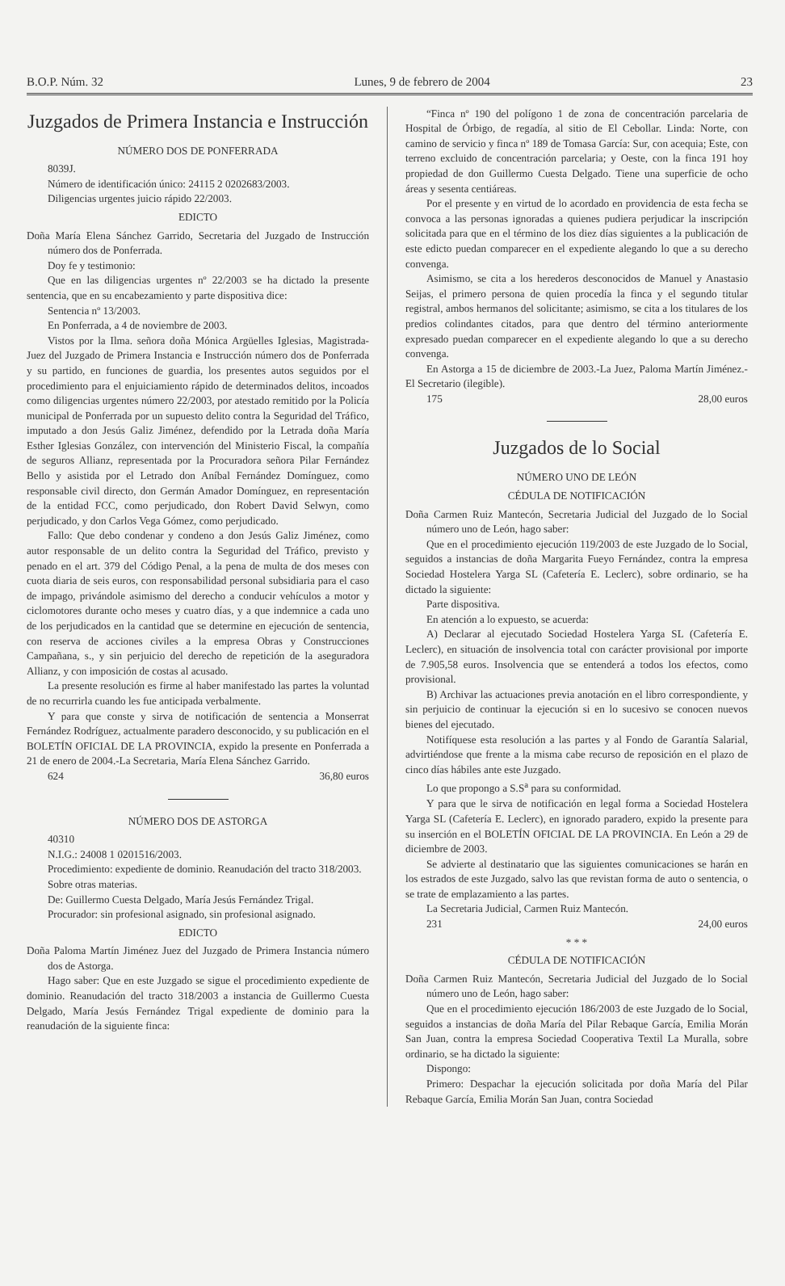B.O.P. Núm. 32 Lunes, 9 de febrero de 2004 23
Juzgados de Primera Instancia e Instrucción
NÚMERO DOS DE PONFERRADA
8039J.
Número de identificación único: 24115 2 0202683/2003.
Diligencias urgentes juicio rápido 22/2003.
EDICTO
Doña María Elena Sánchez Garrido, Secretaria del Juzgado de Instrucción número dos de Ponferrada.
Doy fe y testimonio:
Que en las diligencias urgentes nº 22/2003 se ha dictado la presente sentencia, que en su encabezamiento y parte dispositiva dice:
Sentencia nº 13/2003.
En Ponferrada, a 4 de noviembre de 2003.
Vistos por la Ilma. señora doña Mónica Argüelles Iglesias, Magistrada-Juez del Juzgado de Primera Instancia e Instrucción número dos de Ponferrada y su partido, en funciones de guardia, los presentes autos seguidos por el procedimiento para el enjuiciamiento rápido de determinados delitos, incoados como diligencias urgentes número 22/2003, por atestado remitido por la Policía municipal de Ponferrada por un supuesto delito contra la Seguridad del Tráfico, imputado a don Jesús Galiz Jiménez, defendido por la Letrada doña María Esther Iglesias González, con intervención del Ministerio Fiscal, la compañía de seguros Allianz, representada por la Procuradora señora Pilar Fernández Bello y asistida por el Letrado don Aníbal Fernández Domínguez, como responsable civil directo, don Germán Amador Domínguez, en representación de la entidad FCC, como perjudicado, don Robert David Selwyn, como perjudicado, y don Carlos Vega Gómez, como perjudicado.
Fallo: Que debo condenar y condeno a don Jesús Galiz Jiménez, como autor responsable de un delito contra la Seguridad del Tráfico, previsto y penado en el art. 379 del Código Penal, a la pena de multa de dos meses con cuota diaria de seis euros, con responsabilidad personal subsidiaria para el caso de impago, privándole asimismo del derecho a conducir vehículos a motor y ciclomotores durante ocho meses y cuatro días, y a que indemnice a cada uno de los perjudicados en la cantidad que se determine en ejecución de sentencia, con reserva de acciones civiles a la empresa Obras y Construcciones Campañana, s., y sin perjuicio del derecho de repetición de la aseguradora Allianz, y con imposición de costas al acusado.
La presente resolución es firme al haber manifestado las partes la voluntad de no recurrirla cuando les fue anticipada verbalmente.
Y para que conste y sirva de notificación de sentencia a Monserrat Fernández Rodríguez, actualmente paradero desconocido, y su publicación en el BOLETÍN OFICIAL DE LA PROVINCIA, expido la presente en Ponferrada a 21 de enero de 2004.-La Secretaria, María Elena Sánchez Garrido.
624 36,80 euros
NÚMERO DOS DE ASTORGA
40310
N.I.G.: 24008 1 0201516/2003.
Procedimiento: expediente de dominio. Reanudación del tracto 318/2003.
Sobre otras materias.
De: Guillermo Cuesta Delgado, María Jesús Fernández Trigal.
Procurador: sin profesional asignado, sin profesional asignado.
EDICTO
Doña Paloma Martín Jiménez Juez del Juzgado de Primera Instancia número dos de Astorga.
Hago saber: Que en este Juzgado se sigue el procedimiento expediente de dominio. Reanudación del tracto 318/2003 a instancia de Guillermo Cuesta Delgado, María Jesús Fernández Trigal expediente de dominio para la reanudación de la siguiente finca:
“Finca nº 190 del polígono 1 de zona de concentración parcelaria de Hospital de Órbigo, de regadía, al sitio de El Cebollar. Linda: Norte, con camino de servicio y finca nº 189 de Tomasa García: Sur, con acequia; Este, con terreno excluido de concentración parcelaria; y Oeste, con la finca 191 hoy propiedad de don Guillermo Cuesta Delgado. Tiene una superficie de ocho áreas y sesenta centiáreas.
Por el presente y en virtud de lo acordado en providencia de esta fecha se convoca a las personas ignoradas a quienes pudiera perjudicar la inscripción solicitada para que en el término de los diez días siguientes a la publicación de este edicto puedan comparecer en el expediente alegando lo que a su derecho convenga.
Asimismo, se cita a los herederos desconocidos de Manuel y Anastasio Seijas, el primero persona de quien procedía la finca y el segundo titular registral, ambos hermanos del solicitante; asimismo, se cita a los titulares de los predios colindantes citados, para que dentro del término anteriormente expresado puedan comparecer en el expediente alegando lo que a su derecho convenga.
En Astorga a 15 de diciembre de 2003.-La Juez, Paloma Martín Jiménez.-El Secretario (ilegible).
175 28,00 euros
Juzgados de lo Social
NÚMERO UNO DE LEÓN
CÉDULA DE NOTIFICACIÓN
Doña Carmen Ruiz Mantecón, Secretaria Judicial del Juzgado de lo Social número uno de León, hago saber:
Que en el procedimiento ejecución 119/2003 de este Juzgado de lo Social, seguidos a instancias de doña Margarita Fueyo Fernández, contra la empresa Sociedad Hostelera Yarga SL (Cafetería E. Leclerc), sobre ordinario, se ha dictado la siguiente:
Parte dispositiva.
En atención a lo expuesto, se acuerda:
A) Declarar al ejecutado Sociedad Hostelera Yarga SL (Cafetería E. Leclerc), en situación de insolvencia total con carácter provisional por importe de 7.905,58 euros. Insolvencia que se entenderá a todos los efectos, como provisional.
B) Archivar las actuaciones previa anotación en el libro correspondiente, y sin perjuicio de continuar la ejecución si en lo sucesivo se conocen nuevos bienes del ejecutado.
Notifíquese esta resolución a las partes y al Fondo de Garantía Salarial, advirtiéndose que frente a la misma cabe recurso de reposición en el plazo de cinco días hábiles ante este Juzgado.
Lo que propongo a S.S<sup>a</sup> para su conformidad.
Y para que le sirva de notificación en legal forma a Sociedad Hostelera Yarga SL (Cafetería E. Leclerc), en ignorado paradero, expido la presente para su inserción en el BOLETÍN OFICIAL DE LA PROVINCIA. En León a 29 de diciembre de 2003.
Se advierte al destinatario que las siguientes comunicaciones se harán en los estrados de este Juzgado, salvo las que revistan forma de auto o sentencia, o se trate de emplazamiento a las partes.
La Secretaria Judicial, Carmen Ruiz Mantecón.
231 24,00 euros
* * *
CÉDULA DE NOTIFICACIÓN
Doña Carmen Ruiz Mantecón, Secretaria Judicial del Juzgado de lo Social número uno de León, hago saber:
Que en el procedimiento ejecución 186/2003 de este Juzgado de lo Social, seguidos a instancias de doña María del Pilar Rebaque García, Emilia Morán San Juan, contra la empresa Sociedad Cooperativa Textil La Muralla, sobre ordinario, se ha dictado la siguiente:
Dispongo:
Primero: Despachar la ejecución solicitada por doña María del Pilar Rebaque García, Emilia Morán San Juan, contra Sociedad